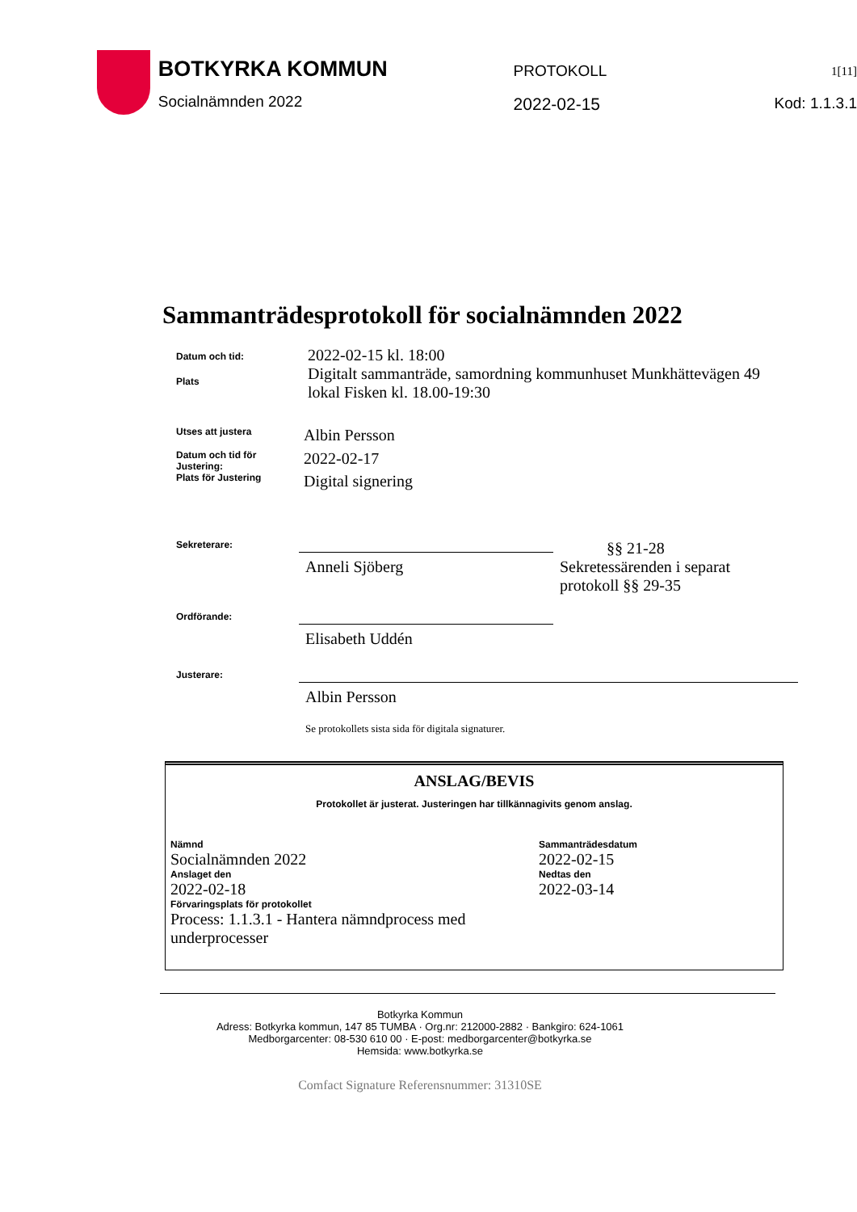BOTKYRKA KOMMUN
Socialnämnden 2022
PROTOKOLL
2022-02-15
1[11]
Kod: 1.1.3.1
Sammanträdesprotokoll för socialnämnden 2022
Datum och tid:
2022-02-15 kl. 18:00
Plats
Digitalt sammanträde, samordning kommunhuset Munkhättevägen 49
lokal Fisken kl. 18.00-19:30
Utses att justera
Albin Persson
Datum och tid för Justering:
2022-02-17
Plats för Justering
Digital signering
Sekreterare:
Anneli Sjöberg
§§ 21-28
Sekretessärenden i separat
protokoll §§ 29-35
Ordförande:
Elisabeth Uddén
Justerare:
Albin Persson
Se protokollets sista sida för digitala signaturer.
ANSLAG/BEVIS
Protokollet är justerat. Justeringen har tillkännagivits genom anslag.
Nämnd
Socialnämnden 2022
Anslaget den
2022-02-18
Sammanträdesdatum
2022-02-15
Nedtas den
2022-03-14
Förvaringsplats för protokollet
Process: 1.1.3.1 - Hantera nämndprocess med
underprocesser
Botkyrka Kommun
Adress: Botkyrka kommun, 147 85 TUMBA · Org.nr: 212000-2882 · Bankgiro: 624-1061
Medborgarcenter: 08-530 610 00 · E-post: medborgarcenter@botkyrka.se
Hemsida: www.botkyrka.se
Comfact Signature Referensnummer: 31310SE